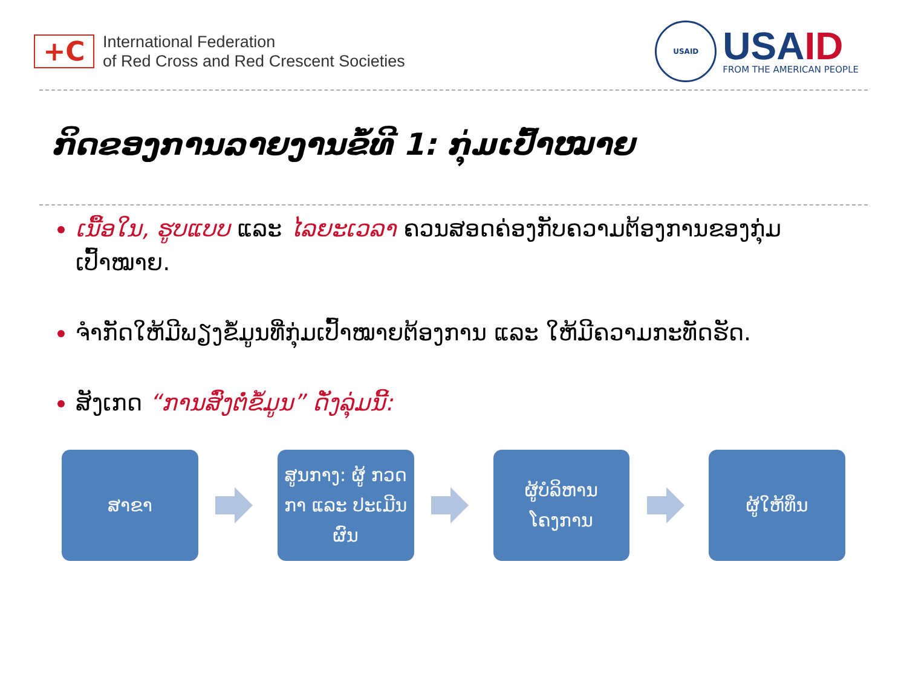+C
International Federation
of Red Cross and Red Crescent Societies
USAID
USAID
FROM THE AMERICAN PEOPLE
ກິດຂອງການລາຍງານຂໍ້ທີ 1: ກຸ່ມເປົ້າໝາຍ
ເນື້ອໃນ, ຮູບແບບ ແລະ ໄລຍະເວລາ ຄວນສອດຄ່ອງກັບຄວາມຕ້ອງການຂອງກຸ່ມເປົ້າໝາຍ.
ຈຳກັດໃຫ້ມີພຽງຂໍ້ມູນທີ່ກຸ່ມເປົ້າໝາຍຕ້ອງການ ແລະ ໃຫ້ມີຄວາມກະທັດຮັດ.
ສັງເກດ “ການສົ່ງຕໍ່ຂໍ້ມູນ” ດັ່ງລຸ່ມນີ້:
ສາຂາ
ສູນກາງ: ຜູ້ ກວດກາ ແລະ ປະເມີນຜົນ
ຜູ້ບໍລິຫານ ໂຄງການ
ຜູ້ໃຫ້ທຶນ